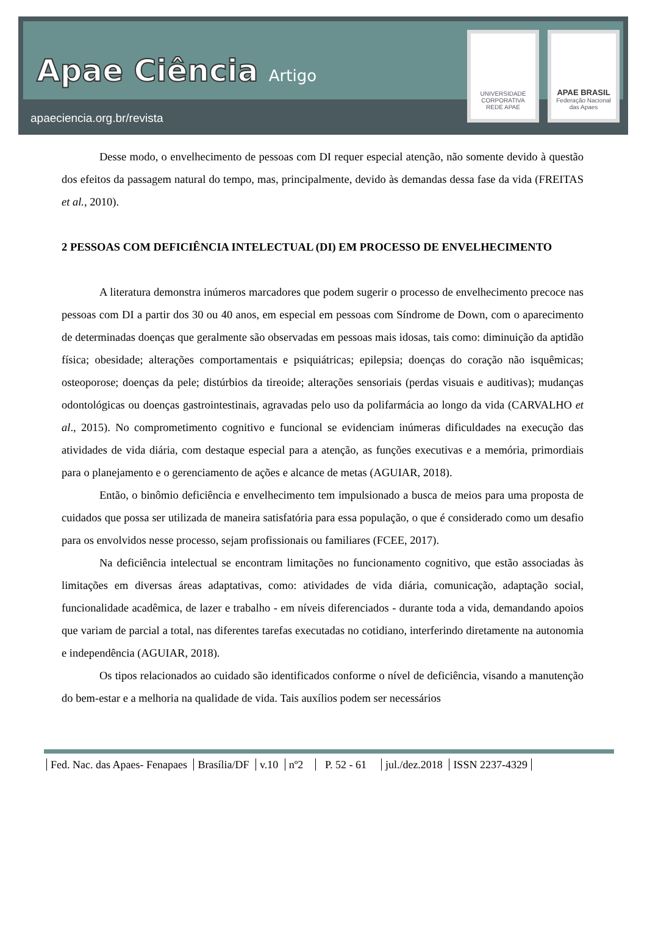Apae Ciência Artigo
apaeciencia.org.br/revista
UNIVERSIDADE CORPORATIVA
REDE APAE
APAE BRASIL
Federação Nacional das Apaes
Desse modo, o envelhecimento de pessoas com DI requer especial atenção, não somente devido à questão dos efeitos da passagem natural do tempo, mas, principalmente, devido às demandas dessa fase da vida (FREITAS et al., 2010).
2 PESSOAS COM DEFICIÊNCIA INTELECTUAL (DI) EM PROCESSO DE ENVELHECIMENTO
A literatura demonstra inúmeros marcadores que podem sugerir o processo de envelhecimento precoce nas pessoas com DI a partir dos 30 ou 40 anos, em especial em pessoas com Síndrome de Down, com o aparecimento de determinadas doenças que geralmente são observadas em pessoas mais idosas, tais como: diminuição da aptidão física; obesidade; alterações comportamentais e psiquiátricas; epilepsia; doenças do coração não isquêmicas; osteoporose; doenças da pele; distúrbios da tireoide; alterações sensoriais (perdas visuais e auditivas); mudanças odontológicas ou doenças gastrointestinais, agravadas pelo uso da polifarmácia ao longo da vida (CARVALHO et al., 2015). No comprometimento cognitivo e funcional se evidenciam inúmeras dificuldades na execução das atividades de vida diária, com destaque especial para a atenção, as funções executivas e a memória, primordiais para o planejamento e o gerenciamento de ações e alcance de metas (AGUIAR, 2018).
Então, o binômio deficiência e envelhecimento tem impulsionado a busca de meios para uma proposta de cuidados que possa ser utilizada de maneira satisfatória para essa população, o que é considerado como um desafio para os envolvidos nesse processo, sejam profissionais ou familiares (FCEE, 2017).
Na deficiência intelectual se encontram limitações no funcionamento cognitivo, que estão associadas às limitações em diversas áreas adaptativas, como: atividades de vida diária, comunicação, adaptação social, funcionalidade acadêmica, de lazer e trabalho - em níveis diferenciados - durante toda a vida, demandando apoios que variam de parcial a total, nas diferentes tarefas executadas no cotidiano, interferindo diretamente na autonomia e independência (AGUIAR, 2018).
Os tipos relacionados ao cuidado são identificados conforme o nível de deficiência, visando a manutenção do bem-estar e a melhoria na qualidade de vida. Tais auxílios podem ser necessários
Fed. Nac. das Apaes- Fenapaes Brasília/DF v.10 nº2 P. 52 - 61 jul./dez.2018 ISSN 2237-4329